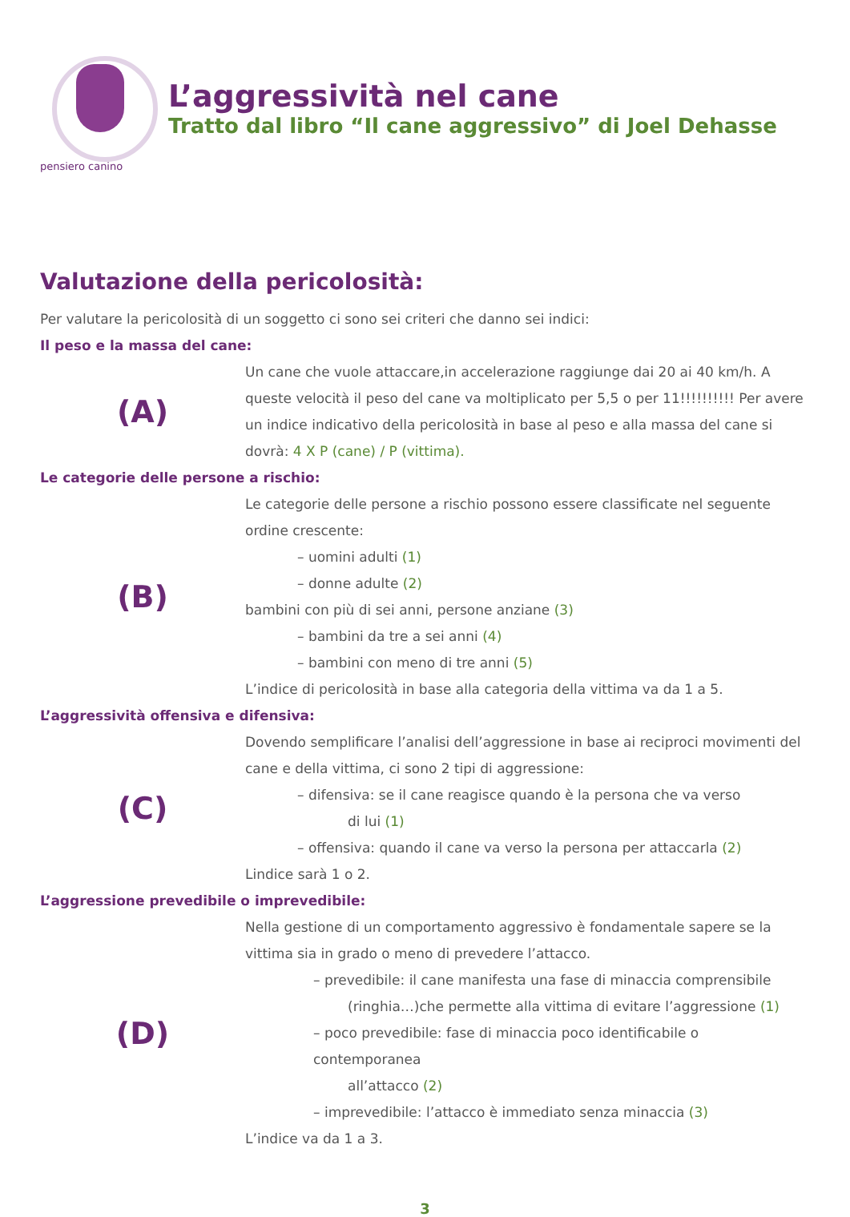pensiero canino
L’aggressività nel cane
Tratto dal libro “Il cane aggressivo” di Joel Dehasse
Valutazione della pericolosità:
Per valutare la pericolosità di un soggetto ci sono sei criteri che danno sei indici:
Il peso e la massa del cane:
(A)
Un cane che vuole attaccare,in accelerazione raggiunge dai 20 ai 40 km/h. A queste velocità il peso del cane va moltiplicato per 5,5 o per 11!!!!!!!!!! Per avere un indice indicativo della pericolosità in base al peso e alla massa del cane si dovrà: 4 X P (cane) / P (vittima).
Le categorie delle persone a rischio:
(B)
Le categorie delle persone a rischio possono essere classificate nel seguente ordine crescente:
– uomini adulti (1)
– donne adulte (2)
bambini con più di sei anni, persone anziane (3)
– bambini da tre a sei anni (4)
– bambini con meno di tre anni (5)
L’indice di pericolosità in base alla categoria della vittima va da 1 a 5.
L’aggressività offensiva e difensiva:
(C)
Dovendo semplificare l’analisi dell’aggressione in base ai reciproci movimenti del cane e della vittima, ci sono 2 tipi di aggressione:
– difensiva: se il cane reagisce quando è la persona che va verso
di lui (1)
– offensiva: quando il cane va verso la persona per attaccarla (2)
Lindice sarà 1 o 2.
L’aggressione prevedibile o imprevedibile:
(D)
Nella gestione di un comportamento aggressivo è fondamentale sapere se la vittima sia in grado o meno di prevedere l’attacco.
– prevedibile: il cane manifesta una fase di minaccia comprensibile
(ringhia…)che permette alla vittima di evitare l’aggressione (1)
– poco prevedibile: fase di minaccia poco identificabile o contemporanea
all’attacco (2)
– imprevedibile: l’attacco è immediato senza minaccia (3)
L’indice va da 1 a 3.
3